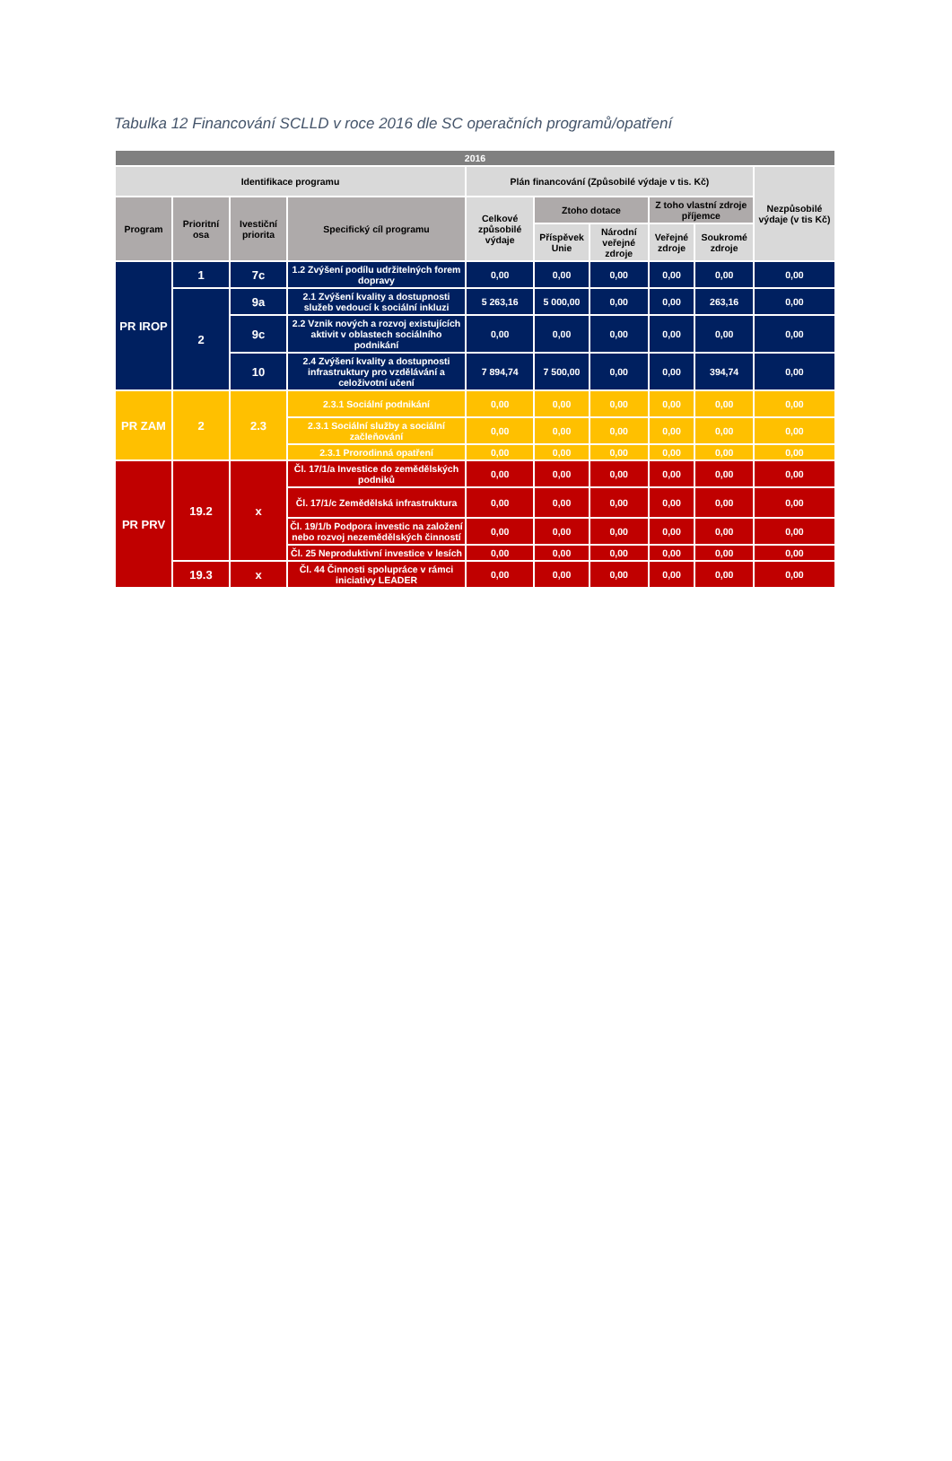Tabulka 12 Financování SCLLD v roce 2016 dle SC operačních programů/opatření
| 2016 | | | | | | | | | |
| --- | --- | --- | --- | --- | --- | --- | --- | --- | --- |
| Identifikace programu | | | | Plán financování (Způsobilé výdaje v tis. Kč) | | | | | Nezpůsobilé výdaje (v tis Kč) |
| Program | Prioritní osa | Ivestiční priorita | Specifický cíl programu | Celkové způsobilé výdaje | Ztoho dotace | | Z toho vlastní zdroje příjemce | | |
| | | | | | Příspěvek Unie | Národní veřejné zdroje | Veřejné zdroje | Soukromé zdroje | |
| PR IROP | 1 | 7c | 1.2 Zvýšení podílu udržitelných forem dopravy | 0,00 | 0,00 | 0,00 | 0,00 | 0,00 | 0,00 |
| | 2 | 9a | 2.1 Zvýšení kvality a dostupnosti služeb vedoucí k sociální inkluzi | 5 263,16 | 5 000,00 | 0,00 | 0,00 | 263,16 | 0,00 |
| | | 9c | 2.2 Vznik nových a rozvoj existujících aktivit v oblastech sociálního podnikání | 0,00 | 0,00 | 0,00 | 0,00 | 0,00 | 0,00 |
| | | 10 | 2.4 Zvýšení kvality a dostupnosti infrastruktury pro vzdělávání a celoživotní učení | 7 894,74 | 7 500,00 | 0,00 | 0,00 | 394,74 | 0,00 |
| PR ZAM | 2 | 2.3 | 2.3.1 Sociální podnikání | 0,00 | 0,00 | 0,00 | 0,00 | 0,00 | 0,00 |
| | | | 2.3.1 Sociální služby a sociální začleňování | 0,00 | 0,00 | 0,00 | 0,00 | 0,00 | 0,00 |
| | | | 2.3.1 Prorodinná opatření | 0,00 | 0,00 | 0,00 | 0,00 | 0,00 | 0,00 |
| PR PRV | 19.2 | x | Čl. 17/1/a Investice do zemědělských podniků | 0,00 | 0,00 | 0,00 | 0,00 | 0,00 | 0,00 |
| | | | Čl. 17/1/c Zemědělská infrastruktura | 0,00 | 0,00 | 0,00 | 0,00 | 0,00 | 0,00 |
| | | | Čl. 19/1/b Podpora investic na založení nebo rozvoj nezemědělských činností | 0,00 | 0,00 | 0,00 | 0,00 | 0,00 | 0,00 |
| | | | Čl. 25 Neproduktivní investice v lesích | 0,00 | 0,00 | 0,00 | 0,00 | 0,00 | 0,00 |
| | 19.3 | x | Čl. 44 Činnosti spolupráce v rámci iniciativy LEADER | 0,00 | 0,00 | 0,00 | 0,00 | 0,00 | 0,00 |